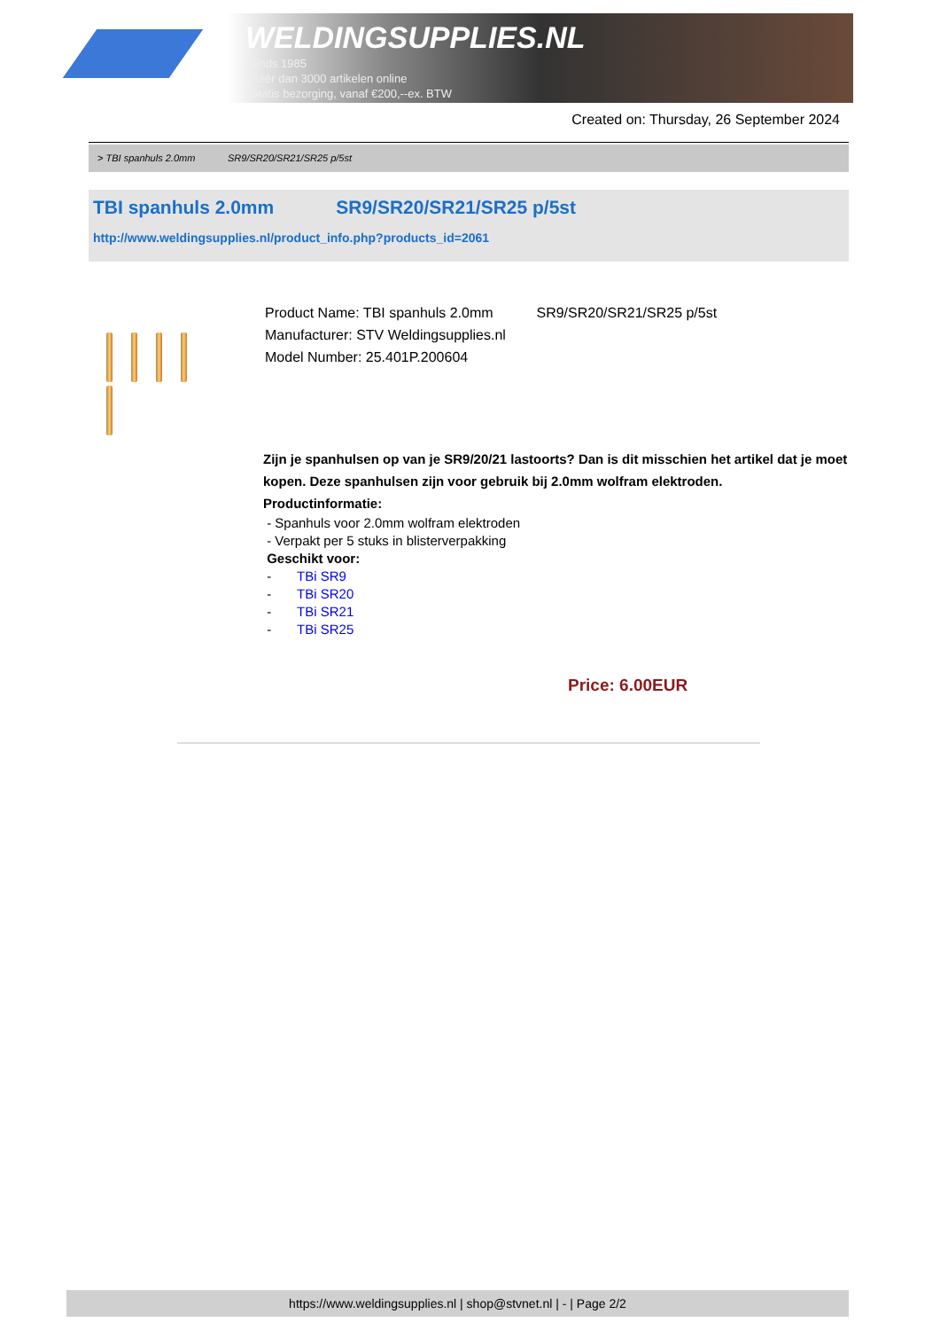WELDINGSUPPLIES.NL
- Sinds 1985
- Méér dan 3000 artikelen online
- Gratis bezorging, vanaf €200,--ex. BTW
Created on: Thursday, 26 September 2024
> TBI spanhuls 2.0mm SR9/SR20/SR21/SR25 p/5st
TBI spanhuls 2.0mm SR9/SR20/SR21/SR25 p/5st
http://www.weldingsupplies.nl/product_info.php?products_id=2061
Product Name: TBI spanhuls 2.0mm SR9/SR20/SR21/SR25 p/5st
Manufacturer: STV Weldingsupplies.nl
Model Number: 25.401P.200604
Zijn je spanhulsen op van je SR9/20/21 lastoorts? Dan is dit misschien het artikel dat je moet kopen. Deze spanhulsen zijn voor gebruik bij 2.0mm wolfram elektroden.
Productinformatie:
- Spanhuls voor 2.0mm wolfram elektroden
- Verpakt per 5 stuks in blisterverpakking
Geschikt voor:
- TBi SR9
- TBi SR20
- TBi SR21
- TBi SR25
Price: 6.00EUR
https://www.weldingsupplies.nl | shop@stvnet.nl | - | Page 2/2